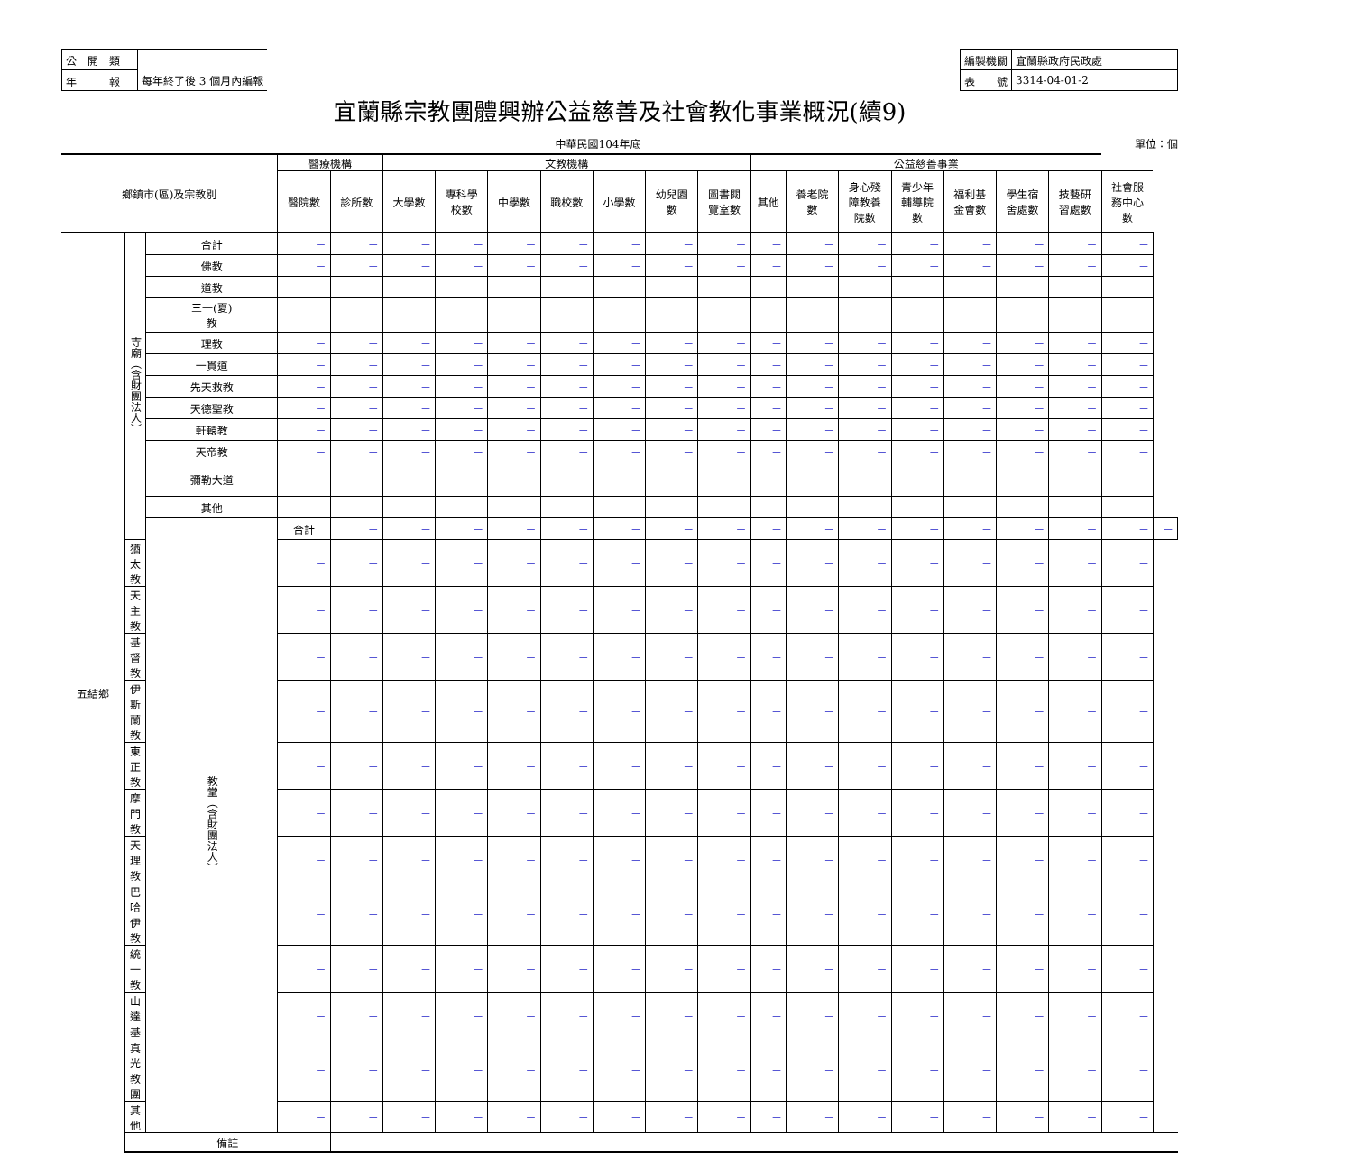| 公 開 類 | |
| 年 報 | 每年終了後 3 個月內編報 |
| 編製機關 | 宜蘭縣政府民政處 |
| 表 號 | 3314-04-01-2 |
宜蘭縣宗教團體興辦公益慈善及社會教化事業概況(續9)
中華民國104年底 單位：個
| 鄉鎮市(區)及宗教別 | | | 醫療機構 | | 文教機構 | | | | | | | 公益慈善事業 | | | | | | | | |
| --- | --- | --- | --- | --- | --- | --- | --- | --- | --- | --- | --- | --- | --- | --- | --- | --- | --- | --- | --- | --- |
| | | | 醫院數 | 診所數 | 大學數 | 專科學 校數 | 中學數 | 職校數 | 小學數 | 幼兒園 數 | 圖書閱 覽室數 | 其他 | 養老院 數 | 身心殘 障教養 院數 | 青少年 輔導院 數 | 福利基 金會數 | 學生宿 舍處數 | 技藝研 習處數 | 社會服 務中心 數 | |
| 五結鄉 | 寺廟（含財團法人） | 合計 | － | － | － | － | － | － | － | － | － | － | － | － | － | － | － | － | － | |
| | | 佛教 | － | － | － | － | － | － | － | － | － | － | － | － | － | － | － | － | － | |
| | | 道教 | － | － | － | － | － | － | － | － | － | － | － | － | － | － | － | － | － | |
| | | 三一(夏) 教 | － | － | － | － | － | － | － | － | － | － | － | － | － | － | － | － | － | |
| | | 理教 | － | － | － | － | － | － | － | － | － | － | － | － | － | － | － | － | － | |
| | | 一貫道 | － | － | － | － | － | － | － | － | － | － | － | － | － | － | － | － | － | |
| | | 先天救教 | － | － | － | － | － | － | － | － | － | － | － | － | － | － | － | － | － | |
| | | 天德聖教 | － | － | － | － | － | － | － | － | － | － | － | － | － | － | － | － | － | |
| | | 軒轅教 | － | － | － | － | － | － | － | － | － | － | － | － | － | － | － | － | － | |
| | | 天帝教 | － | － | － | － | － | － | － | － | － | － | － | － | － | － | － | － | － | |
| | | 彌勒大道 | － | － | － | － | － | － | － | － | － | － | － | － | － | － | － | － | － | |
| | | 其他 | － | － | － | － | － | － | － | － | － | － | － | － | － | － | － | － | － | |
| | | 教堂（含財團法人） | 合計 | － | － | － | － | － | － | － | － | － | － | － | － | － | － | － | － | － |
| | 猶太教 | | － | － | － | － | － | － | － | － | － | － | － | － | － | － | － | － | － | |
| | 天主教 | | － | － | － | － | － | － | － | － | － | － | － | － | － | － | － | － | － | |
| | 基督教 | | － | － | － | － | － | － | － | － | － | － | － | － | － | － | － | － | － | |
| | 伊斯蘭教 | | － | － | － | － | － | － | － | － | － | － | － | － | － | － | － | － | － | |
| | 東正教 | | － | － | － | － | － | － | － | － | － | － | － | － | － | － | － | － | － | |
| | 摩門教 | | － | － | － | － | － | － | － | － | － | － | － | － | － | － | － | － | － | |
| | 天理教 | | － | － | － | － | － | － | － | － | － | － | － | － | － | － | － | － | － | |
| | 巴哈伊教 | | － | － | － | － | － | － | － | － | － | － | － | － | － | － | － | － | － | |
| | 統一教 | | － | － | － | － | － | － | － | － | － | － | － | － | － | － | － | － | － | |
| | 山達基 | | － | － | － | － | － | － | － | － | － | － | － | － | － | － | － | － | － | |
| | 真光教團 | | － | － | － | － | － | － | － | － | － | － | － | － | － | － | － | － | － | |
| | 其他 | | － | － | － | － | － | － | － | － | － | － | － | － | － | － | － | － | － | |
| | 備註 | | | | | | | | | | | | | | | | | | | |